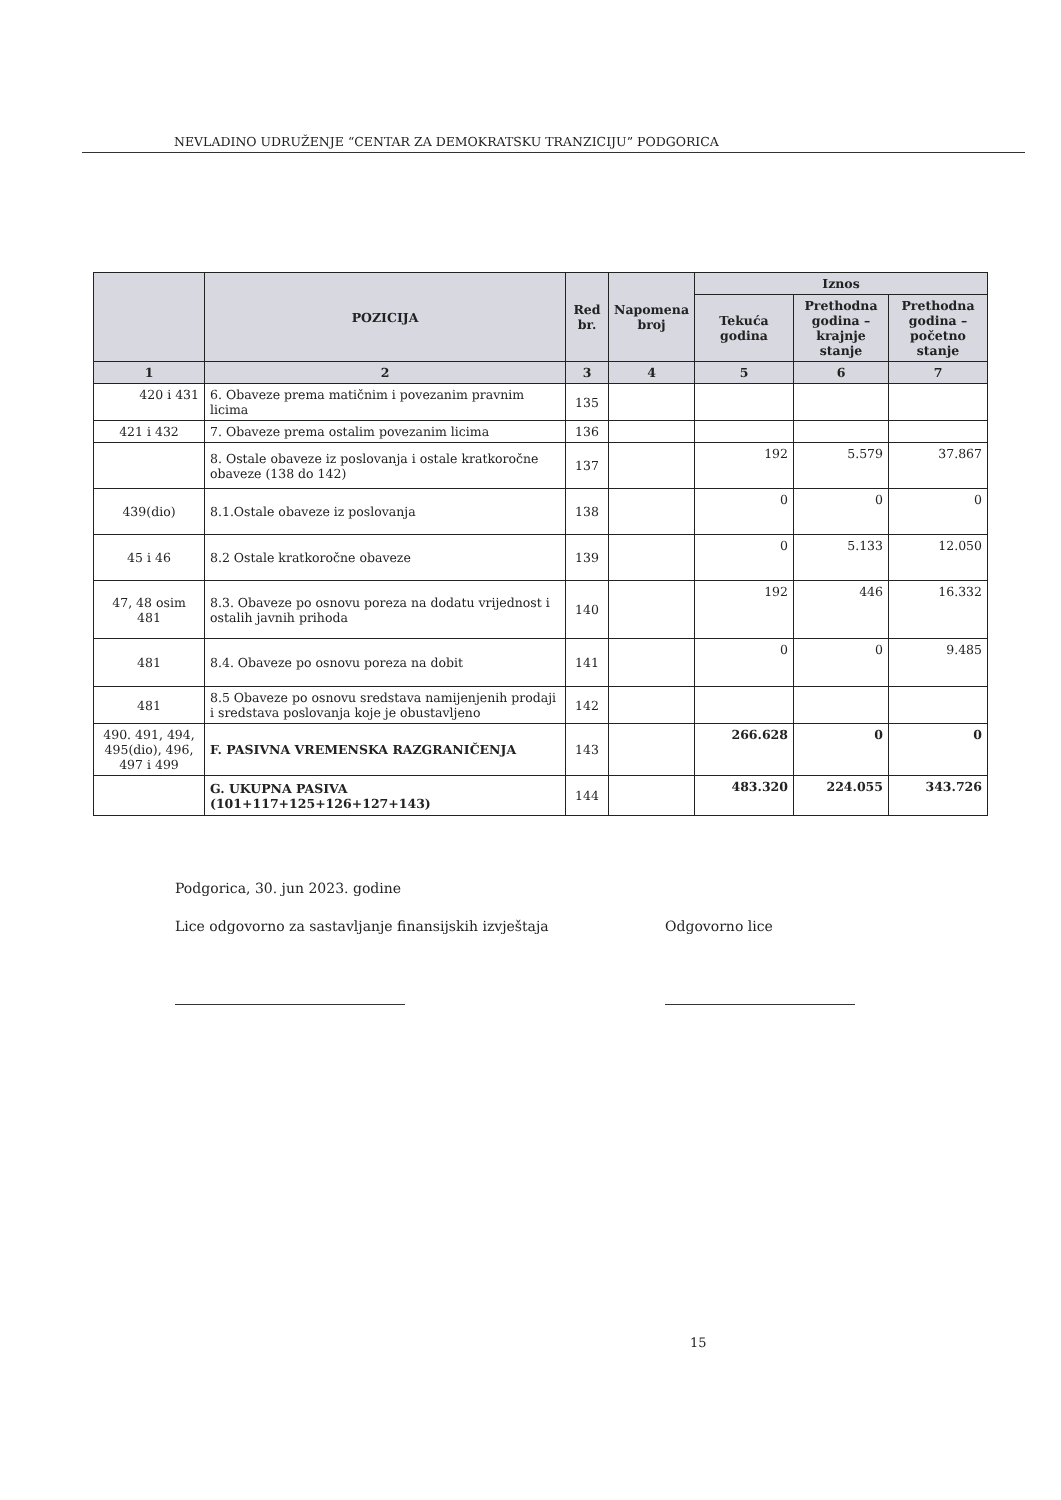NEVLADINO UDRUŽENJE “CENTAR ZA DEMOKRATSKU TRANZICIJU” PODGORICA
| | POZICIJA | Red br. | Napomena broj | Iznos | | |
| --- | --- | --- | --- | --- | --- | --- |
| | | | | Tekuća godina | Prethodna godina – krajnje stanje | Prethodna godina – početno stanje |
| 1 | 2 | 3 | 4 | 5 | 6 | 7 |
| 420 i 431 | 6. Obaveze prema matičnim i povezanim pravnim licima | 135 | | | | |
| 421 i 432 | 7. Obaveze prema ostalim povezanim licima | 136 | | | | |
| | 8. Ostale obaveze iz poslovanja i ostale kratkoročne obaveze (138 do 142) | 137 | | 192 | 5.579 | 37.867 |
| 439(dio) | 8.1.Ostale obaveze iz poslovanja | 138 | | 0 | 0 | 0 |
| 45 i 46 | 8.2 Ostale kratkoročne obaveze | 139 | | 0 | 5.133 | 12.050 |
| 47, 48 osim 481 | 8.3. Obaveze po osnovu poreza na dodatu vrijednost i ostalih javnih prihoda | 140 | | 192 | 446 | 16.332 |
| 481 | 8.4. Obaveze po osnovu poreza na dobit | 141 | | 0 | 0 | 9.485 |
| 481 | 8.5 Obaveze po osnovu sredstava namijenjenih prodaji i sredstava poslovanja koje je obustavljeno | 142 | | | | |
| 490. 491, 494, 495(dio), 496, 497 i 499 | F. PASIVNA VREMENSKA RAZGRANIČENJA | 143 | | 266.628 | 0 | 0 |
| | G. UKUPNA PASIVA (101+117+125+126+127+143) | 144 | | 483.320 | 224.055 | 343.726 |
Podgorica, 30. jun 2023. godine
Lice odgovorno za sastavljanje finansijskih izvještaja
Odgovorno lice
15